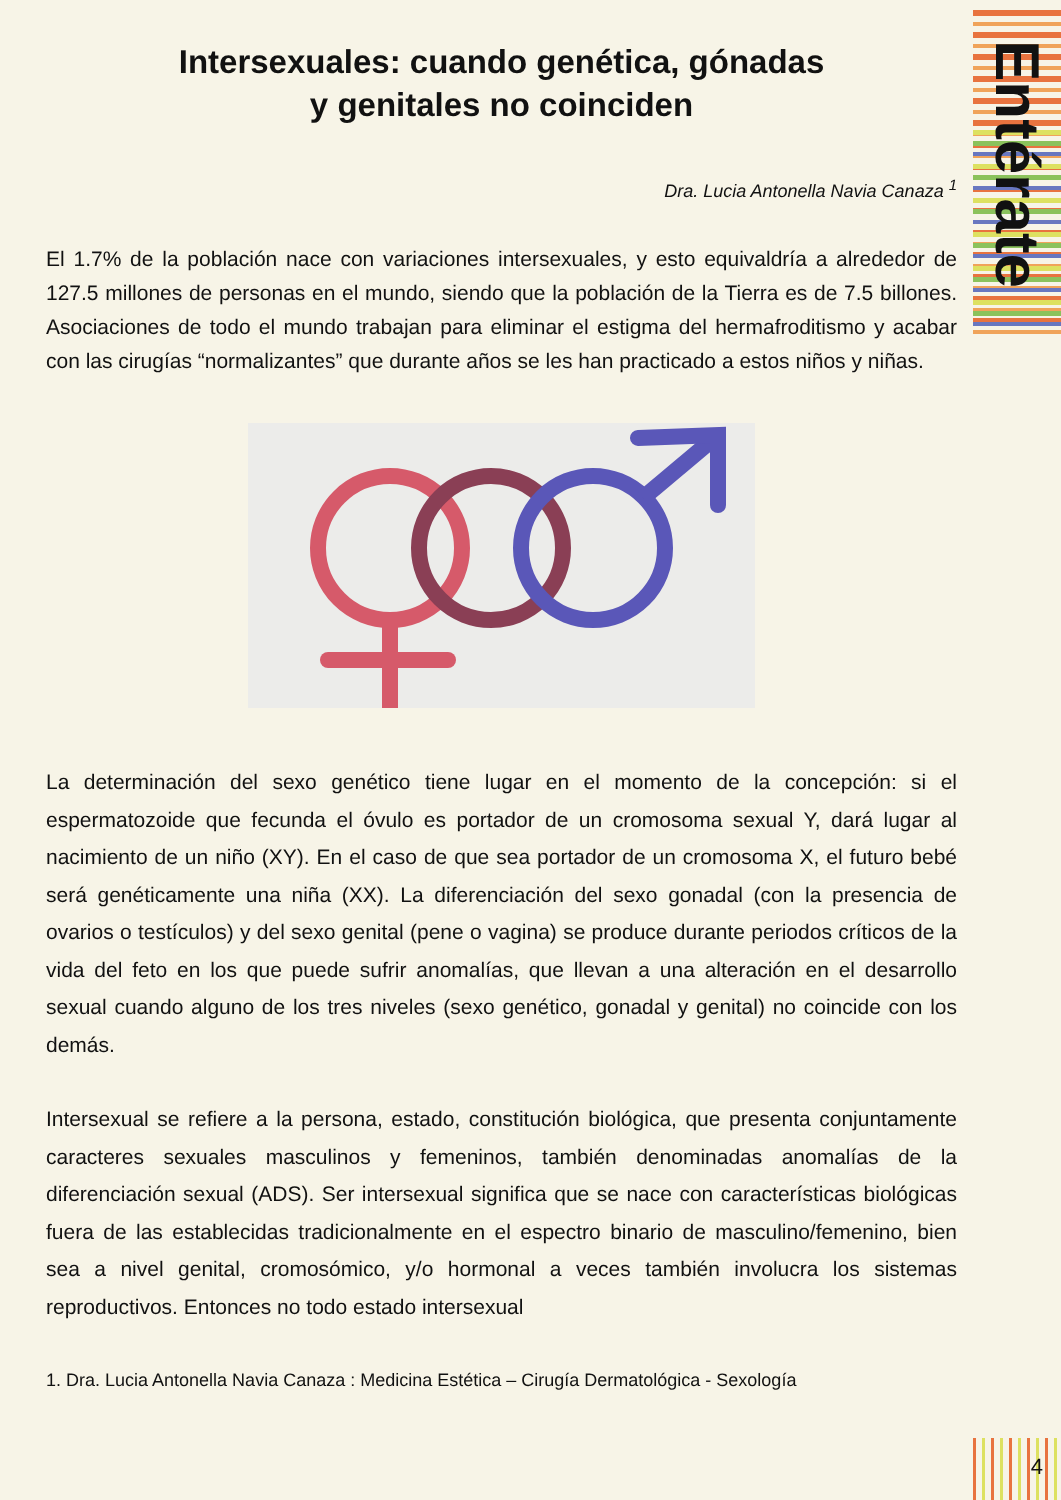Entérate
Intersexuales: cuando genética, gónadas
y genitales no coinciden
Dra. Lucia Antonella Navia Canaza <sup>1</sup>
El 1.7% de la población nace con variaciones intersexuales, y esto equivaldría a alrededor de 127.5 millones de personas en el mundo, siendo que la población de la Tierra es de 7.5 billones. Asociaciones de todo el mundo trabajan para eliminar el estigma del hermafroditismo y acabar con las cirugías “normalizantes” que durante años se les han practicado a estos niños y niñas.
La determinación del sexo genético tiene lugar en el momento de la concepción: si el espermatozoide que fecunda el óvulo es portador de un cromosoma sexual Y, dará lugar al nacimiento de un niño (XY). En el caso de que sea portador de un cromosoma X, el futuro bebé será genéticamente una niña (XX). La diferenciación del sexo gonadal (con la presencia de ovarios o testículos) y del sexo genital (pene o vagina) se produce durante periodos críticos de la vida del feto en los que puede sufrir anomalías, que llevan a una alteración en el desarrollo sexual cuando alguno de los tres niveles (sexo genético, gonadal y genital) no coincide con los demás.
Intersexual se refiere a la persona, estado, constitución biológica, que presenta conjuntamente caracteres sexuales masculinos y femeninos, también denominadas anomalías de la diferenciación sexual (ADS). Ser intersexual significa que se nace con características biológicas fuera de las establecidas tradicionalmente en el espectro binario de masculino/femenino, bien sea a nivel genital, cromosómico, y/o hormonal a veces también involucra los sistemas reproductivos. Entonces no todo estado intersexual
1. Dra. Lucia Antonella Navia Canaza : Medicina Estética – Cirugía Dermatológica - Sexología
4